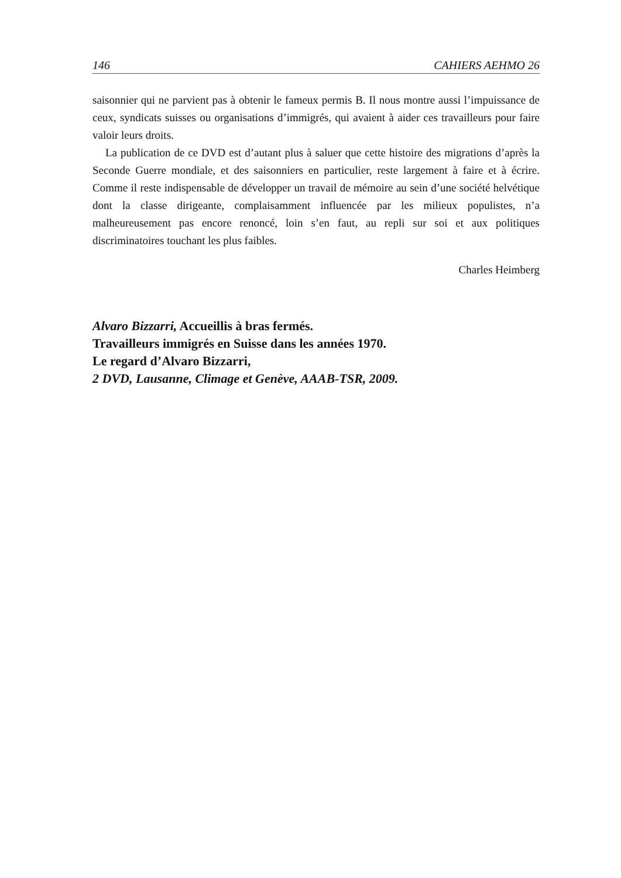146 CAHIERS AEHMO 26
saisonnier qui ne parvient pas à obtenir le fameux permis B. Il nous montre aussi l’impuissance de ceux, syndicats suisses ou organisations d’immigrés, qui avaient à aider ces travailleurs pour faire valoir leurs droits.
La publication de ce DVD est d’autant plus à saluer que cette histoire des migrations d’après la Seconde Guerre mondiale, et des saisonniers en particulier, reste largement à faire et à écrire. Comme il reste indispensable de développer un travail de mémoire au sein d’une société helvétique dont la classe dirigeante, complaisamment influencée par les milieux populistes, n’a malheureusement pas encore renoncé, loin s’en faut, au repli sur soi et aux politiques discriminatoires touchant les plus faibles.
Charles Heimberg
Alvaro Bizzarri, Accueillis à bras fermés.
Travailleurs immigrés en Suisse dans les années 1970.
Le regard d’Alvaro Bizzarri,
2 DVD, Lausanne, Climage et Genève, AAAB-TSR, 2009.